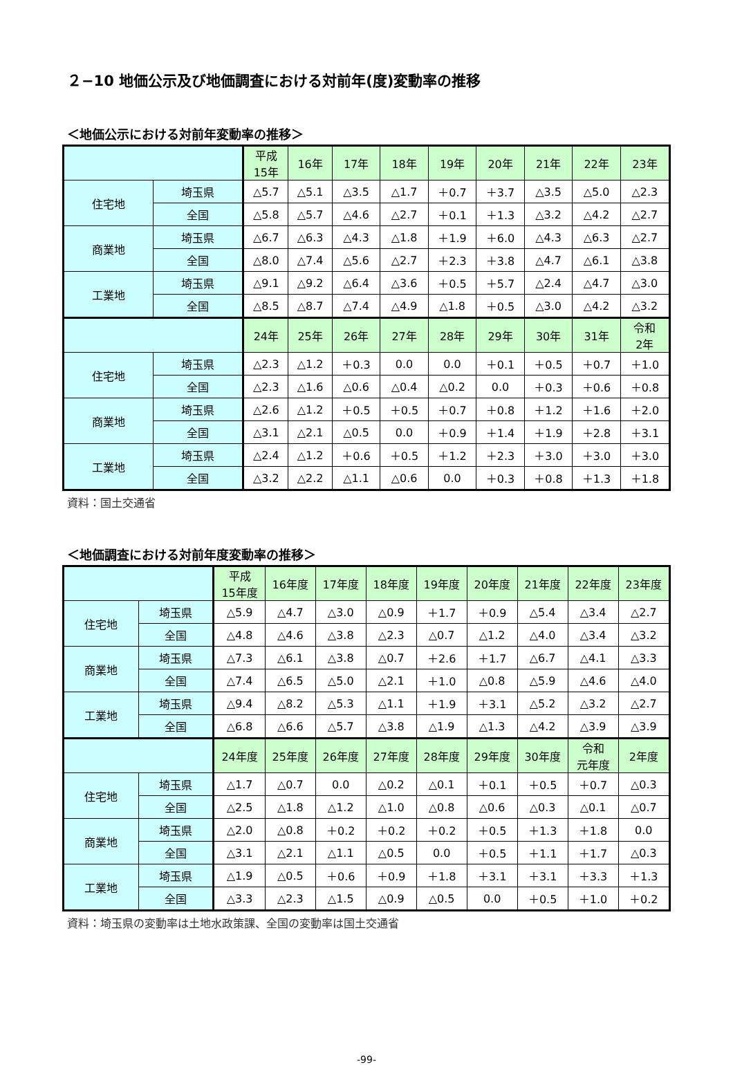２−10 地価公示及び地価調査における対前年(度)変動率の推移
＜地価公示における対前年変動率の推移＞
| | | 平成 15年 | 16年 | 17年 | 18年 | 19年 | 20年 | 21年 | 22年 | 23年 |
| --- | --- | --- | --- | --- | --- | --- | --- | --- | --- | --- |
| 住宅地 | 埼玉県 | △5.7 | △5.1 | △3.5 | △1.7 | ＋0.7 | ＋3.7 | △3.5 | △5.0 | △2.3 |
| | 全国 | △5.8 | △5.7 | △4.6 | △2.7 | ＋0.1 | ＋1.3 | △3.2 | △4.2 | △2.7 |
| 商業地 | 埼玉県 | △6.7 | △6.3 | △4.3 | △1.8 | ＋1.9 | ＋6.0 | △4.3 | △6.3 | △2.7 |
| | 全国 | △8.0 | △7.4 | △5.6 | △2.7 | ＋2.3 | ＋3.8 | △4.7 | △6.1 | △3.8 |
| 工業地 | 埼玉県 | △9.1 | △9.2 | △6.4 | △3.6 | ＋0.5 | ＋5.7 | △2.4 | △4.7 | △3.0 |
| | 全国 | △8.5 | △8.7 | △7.4 | △4.9 | △1.8 | ＋0.5 | △3.0 | △4.2 | △3.2 |
| | | 24年 | 25年 | 26年 | 27年 | 28年 | 29年 | 30年 | 31年 | 令和 2年 |
| 住宅地 | 埼玉県 | △2.3 | △1.2 | ＋0.3 | 0.0 | 0.0 | ＋0.1 | ＋0.5 | ＋0.7 | ＋1.0 |
| | 全国 | △2.3 | △1.6 | △0.6 | △0.4 | △0.2 | 0.0 | ＋0.3 | ＋0.6 | ＋0.8 |
| 商業地 | 埼玉県 | △2.6 | △1.2 | ＋0.5 | ＋0.5 | ＋0.7 | ＋0.8 | ＋1.2 | ＋1.6 | ＋2.0 |
| | 全国 | △3.1 | △2.1 | △0.5 | 0.0 | ＋0.9 | ＋1.4 | ＋1.9 | ＋2.8 | ＋3.1 |
| 工業地 | 埼玉県 | △2.4 | △1.2 | ＋0.6 | ＋0.5 | ＋1.2 | ＋2.3 | ＋3.0 | ＋3.0 | ＋3.0 |
| | 全国 | △3.2 | △2.2 | △1.1 | △0.6 | 0.0 | ＋0.3 | ＋0.8 | ＋1.3 | ＋1.8 |
資料：国土交通省
＜地価調査における対前年度変動率の推移＞
| | | 平成 15年度 | 16年度 | 17年度 | 18年度 | 19年度 | 20年度 | 21年度 | 22年度 | 23年度 |
| --- | --- | --- | --- | --- | --- | --- | --- | --- | --- | --- |
| 住宅地 | 埼玉県 | △5.9 | △4.7 | △3.0 | △0.9 | ＋1.7 | ＋0.9 | △5.4 | △3.4 | △2.7 |
| | 全国 | △4.8 | △4.6 | △3.8 | △2.3 | △0.7 | △1.2 | △4.0 | △3.4 | △3.2 |
| 商業地 | 埼玉県 | △7.3 | △6.1 | △3.8 | △0.7 | ＋2.6 | ＋1.7 | △6.7 | △4.1 | △3.3 |
| | 全国 | △7.4 | △6.5 | △5.0 | △2.1 | ＋1.0 | △0.8 | △5.9 | △4.6 | △4.0 |
| 工業地 | 埼玉県 | △9.4 | △8.2 | △5.3 | △1.1 | ＋1.9 | ＋3.1 | △5.2 | △3.2 | △2.7 |
| | 全国 | △6.8 | △6.6 | △5.7 | △3.8 | △1.9 | △1.3 | △4.2 | △3.9 | △3.9 |
| | | 24年度 | 25年度 | 26年度 | 27年度 | 28年度 | 29年度 | 30年度 | 令和 元年度 | 2年度 |
| 住宅地 | 埼玉県 | △1.7 | △0.7 | 0.0 | △0.2 | △0.1 | ＋0.1 | ＋0.5 | ＋0.7 | △0.3 |
| | 全国 | △2.5 | △1.8 | △1.2 | △1.0 | △0.8 | △0.6 | △0.3 | △0.1 | △0.7 |
| 商業地 | 埼玉県 | △2.0 | △0.8 | ＋0.2 | ＋0.2 | ＋0.2 | ＋0.5 | ＋1.3 | ＋1.8 | 0.0 |
| | 全国 | △3.1 | △2.1 | △1.1 | △0.5 | 0.0 | ＋0.5 | ＋1.1 | ＋1.7 | △0.3 |
| 工業地 | 埼玉県 | △1.9 | △0.5 | ＋0.6 | ＋0.9 | ＋1.8 | ＋3.1 | ＋3.1 | ＋3.3 | ＋1.3 |
| | 全国 | △3.3 | △2.3 | △1.5 | △0.9 | △0.5 | 0.0 | ＋0.5 | ＋1.0 | ＋0.2 |
資料：埼玉県の変動率は土地水政策課、全国の変動率は国土交通省
-99-